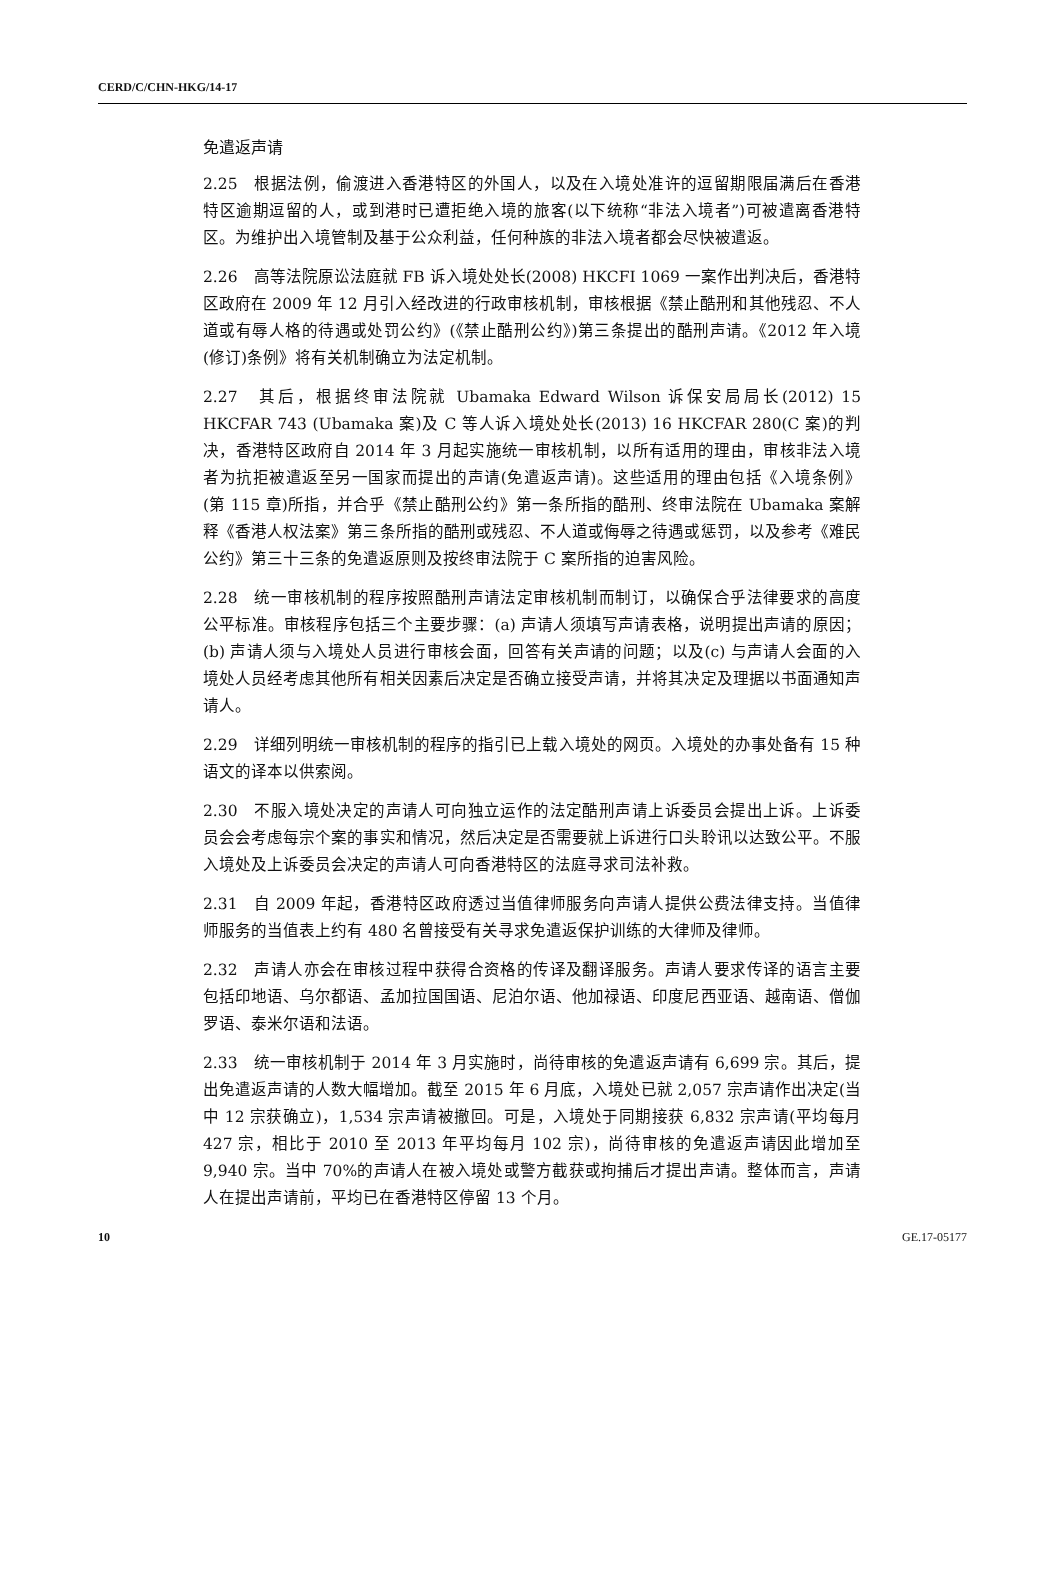CERD/C/CHN-HKG/14-17
免遣返声请
2.25　根据法例，偷渡进入香港特区的外国人，以及在入境处准许的逗留期限届满后在香港特区逾期逗留的人，或到港时已遭拒绝入境的旅客(以下统称“非法入境者”)可被遣离香港特区。为维护出入境管制及基于公众利益，任何种族的非法入境者都会尽快被遣返。
2.26　高等法院原讼法庭就 FB 诉入境处处长(2008) HKCFI 1069 一案作出判决后，香港特区政府在 2009 年 12 月引入经改进的行政审核机制，审核根据《禁止酷刑和其他残忍、不人道或有辱人格的待遇或处罚公约》(《禁止酷刑公约》)第三条提出的酷刑声请。《2012 年入境(修订)条例》将有关机制确立为法定机制。
2.27　其后，根据终审法院就 Ubamaka Edward Wilson 诉保安局局长(2012) 15 HKCFAR 743 (Ubamaka 案)及 C 等人诉入境处处长(2013) 16 HKCFAR 280(C 案)的判决，香港特区政府自 2014 年 3 月起实施统一审核机制，以所有适用的理由，审核非法入境者为抗拒被遣返至另一国家而提出的声请(免遣返声请)。这些适用的理由包括《入境条例》(第 115 章)所指，并合乎《禁止酷刑公约》第一条所指的酷刑、终审法院在 Ubamaka 案解释《香港人权法案》第三条所指的酷刑或残忍、不人道或侮辱之待遇或惩罚，以及参考《难民公约》第三十三条的免遣返原则及按终审法院于 C 案所指的迫害风险。
2.28　统一审核机制的程序按照酷刑声请法定审核机制而制订，以确保合乎法律要求的高度公平标准。审核程序包括三个主要步骤：(a) 声请人须填写声请表格，说明提出声请的原因；(b) 声请人须与入境处人员进行审核会面，回答有关声请的问题；以及(c) 与声请人会面的入境处人员经考虑其他所有相关因素后决定是否确立接受声请，并将其决定及理据以书面通知声请人。
2.29　详细列明统一审核机制的程序的指引已上载入境处的网页。入境处的办事处备有 15 种语文的译本以供索阅。
2.30　不服入境处决定的声请人可向独立运作的法定酷刑声请上诉委员会提出上诉。上诉委员会会考虑每宗个案的事实和情况，然后决定是否需要就上诉进行口头聆讯以达致公平。不服入境处及上诉委员会决定的声请人可向香港特区的法庭寻求司法补救。
2.31　自 2009 年起，香港特区政府透过当值律师服务向声请人提供公费法律支持。当值律师服务的当值表上约有 480 名曾接受有关寻求免遣返保护训练的大律师及律师。
2.32　声请人亦会在审核过程中获得合资格的传译及翻译服务。声请人要求传译的语言主要包括印地语、乌尔都语、孟加拉国国语、尼泊尔语、他加禄语、印度尼西亚语、越南语、僧伽罗语、泰米尔语和法语。
2.33　统一审核机制于 2014 年 3 月实施时，尚待审核的免遣返声请有 6,699 宗。其后，提出免遣返声请的人数大幅增加。截至 2015 年 6 月底，入境处已就 2,057 宗声请作出决定(当中 12 宗获确立)，1,534 宗声请被撤回。可是，入境处于同期接获 6,832 宗声请(平均每月 427 宗，相比于 2010 至 2013 年平均每月 102 宗)，尚待审核的免遣返声请因此增加至 9,940 宗。当中 70%的声请人在被入境处或警方截获或拘捕后才提出声请。整体而言，声请人在提出声请前，平均已在香港特区停留 13 个月。
10 GE.17-05177